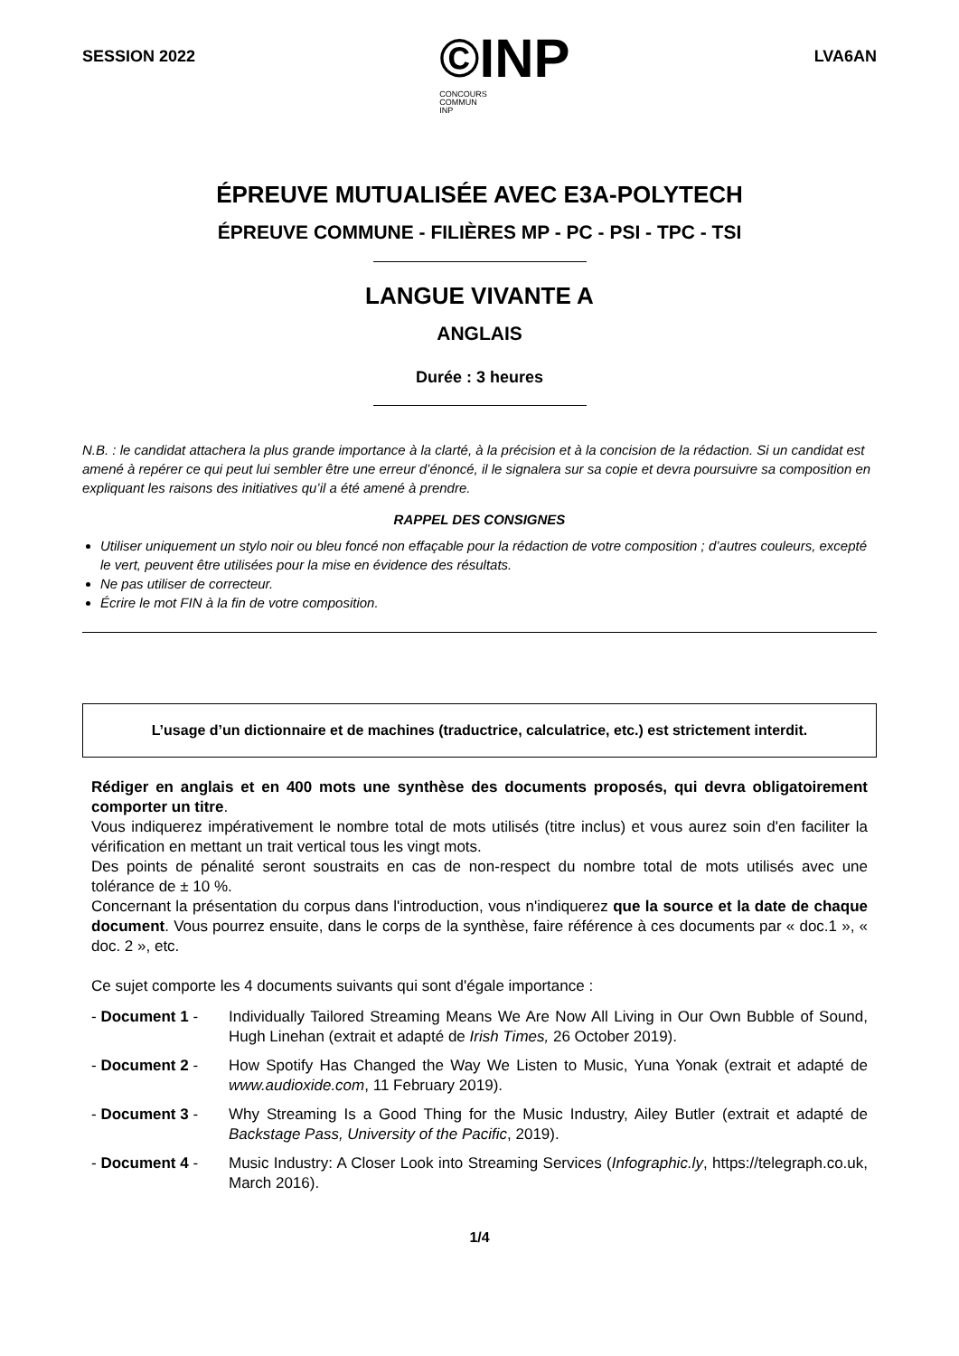SESSION 2022
©INP
CONCOURS
COMMUN
INP
LVA6AN
ÉPREUVE MUTUALISÉE AVEC E3A-POLYTECH
ÉPREUVE COMMUNE - FILIÈRES MP - PC - PSI - TPC - TSI
LANGUE VIVANTE A
ANGLAIS
Durée : 3 heures
N.B. : le candidat attachera la plus grande importance à la clarté, à la précision et à la concision de la rédaction. Si un candidat est amené à repérer ce qui peut lui sembler être une erreur d’énoncé, il le signalera sur sa copie et devra poursuivre sa composition en expliquant les raisons des initiatives qu’il a été amené à prendre.
RAPPEL DES CONSIGNES
Utiliser uniquement un stylo noir ou bleu foncé non effaçable pour la rédaction de votre composition ; d’autres couleurs, excepté le vert, peuvent être utilisées pour la mise en évidence des résultats.
Ne pas utiliser de correcteur.
Écrire le mot FIN à la fin de votre composition.
L’usage d’un dictionnaire et de machines (traductrice, calculatrice, etc.) est strictement interdit.
Rédiger en anglais et en 400 mots une synthèse des documents proposés, qui devra obligatoirement comporter un titre.
Vous indiquerez impérativement le nombre total de mots utilisés (titre inclus) et vous aurez soin d'en faciliter la vérification en mettant un trait vertical tous les vingt mots.
Des points de pénalité seront soustraits en cas de non-respect du nombre total de mots utilisés avec une tolérance de ± 10 %.
Concernant la présentation du corpus dans l'introduction, vous n'indiquerez que la source et la date de chaque document. Vous pourrez ensuite, dans le corps de la synthèse, faire référence à ces documents par « doc.1 », « doc. 2 », etc.
Ce sujet comporte les 4 documents suivants qui sont d'égale importance :
- Document 1 - Individually Tailored Streaming Means We Are Now All Living in Our Own Bubble of Sound, Hugh Linehan (extrait et adapté de Irish Times, 26 October 2019).
- Document 2 - How Spotify Has Changed the Way We Listen to Music, Yuna Yonak (extrait et adapté de www.audioxide.com, 11 February 2019).
- Document 3 - Why Streaming Is a Good Thing for the Music Industry, Ailey Butler (extrait et adapté de Backstage Pass, University of the Pacific, 2019).
- Document 4 - Music Industry: A Closer Look into Streaming Services (Infographic.ly, https://telegraph.co.uk, March 2016).
1/4